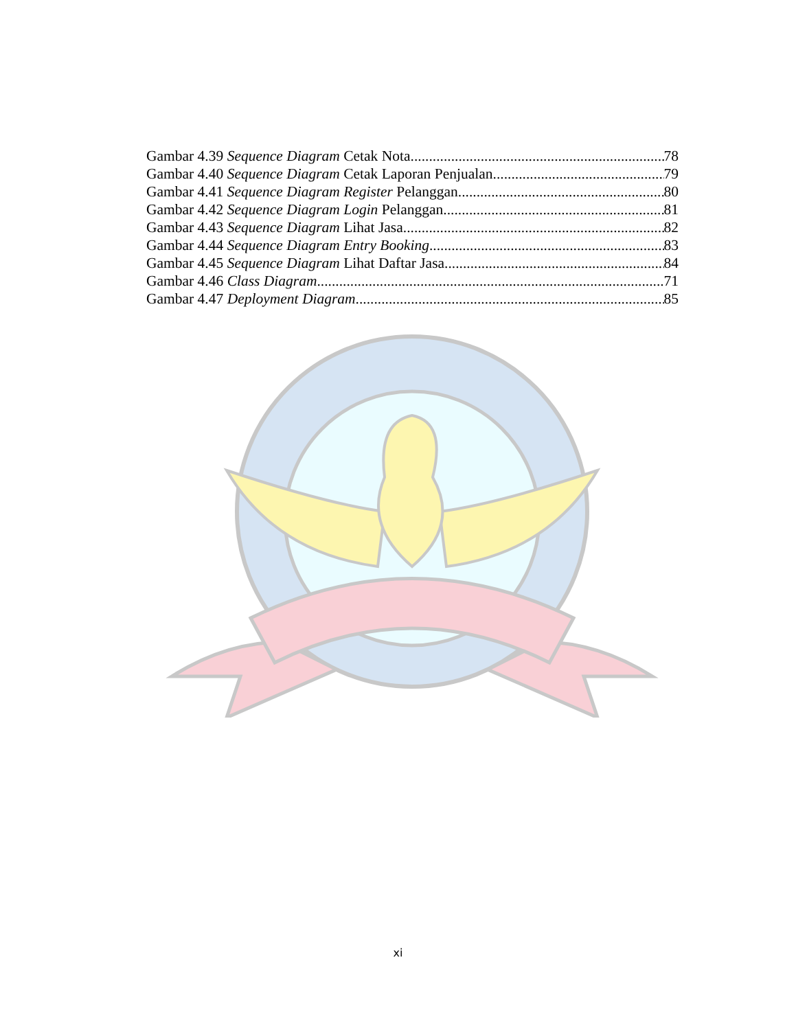Gambar 4.39 Sequence Diagram Cetak Nota 78
Gambar 4.40 Sequence Diagram Cetak Laporan Penjualan 79
Gambar 4.41 Sequence Diagram Register Pelanggan 80
Gambar 4.42 Sequence Diagram Login Pelanggan 81
Gambar 4.43 Sequence Diagram Lihat Jasa 82
Gambar 4.44 Sequence Diagram Entry Booking 83
Gambar 4.45 Sequence Diagram Lihat Daftar Jasa 84
Gambar 4.46 Class Diagram 71
Gambar 4.47 Deployment Diagram 85
xi